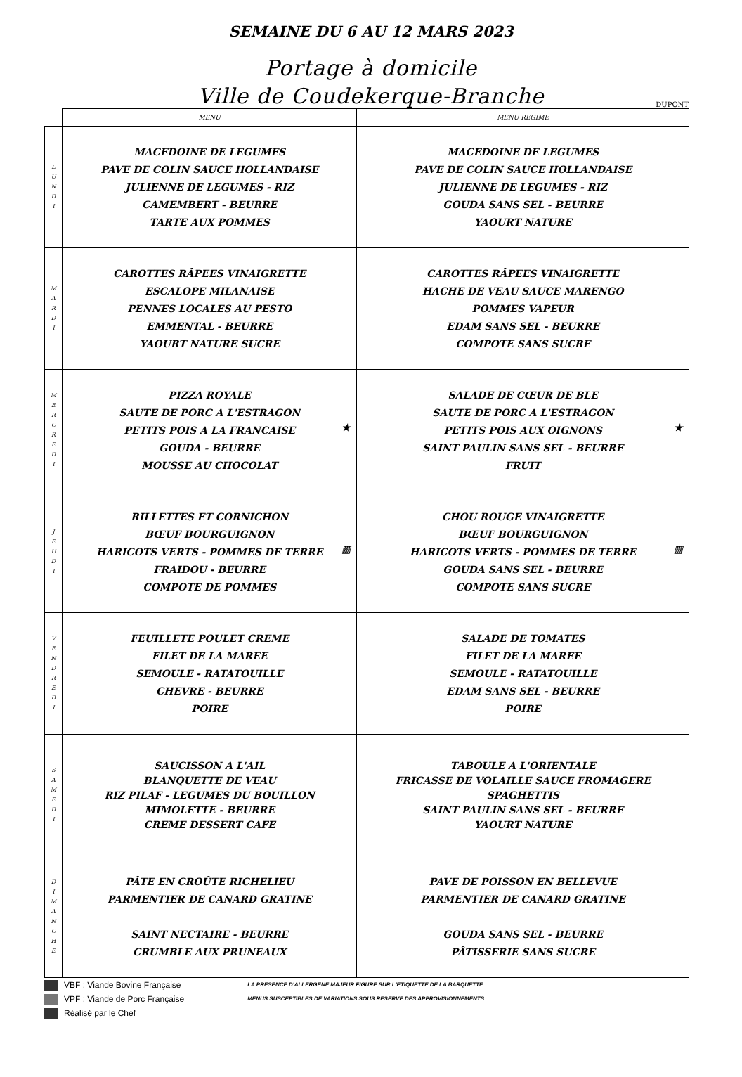SEMAINE DU 6 AU 12 MARS 2023
Portage à domicile
Ville de Coudekerque-Branche
DUPONT
| | MENU | MENU REGIME |
| --- | --- | --- |
| L U N D I | MACEDOINE DE LEGUMES PAVE DE COLIN SAUCE HOLLANDAISE JULIENNE DE LEGUMES - RIZ CAMEMBERT - BEURRE TARTE AUX POMMES | MACEDOINE DE LEGUMES PAVE DE COLIN SAUCE HOLLANDAISE JULIENNE DE LEGUMES - RIZ GOUDA SANS SEL - BEURRE YAOURT NATURE |
| M A R D I | CAROTTES RÂPEES VINAIGRETTE ESCALOPE MILANAISE PENNES LOCALES AU PESTO EMMENTAL - BEURRE YAOURT NATURE SUCRE | CAROTTES RÂPEES VINAIGRETTE HACHE DE VEAU SAUCE MARENGO POMMES VAPEUR EDAM SANS SEL - BEURRE COMPOTE SANS SUCRE |
| M E R C R E D I | PIZZA ROYALE SAUTE DE PORC A L'ESTRAGON PETITS POIS A LA FRANCAISE GOUDA - BEURRE MOUSSE AU CHOCOLAT ★ | SALADE DE CŒUR DE BLE SAUTE DE PORC A L'ESTRAGON PETITS POIS AUX OIGNONS SAINT PAULIN SANS SEL - BEURRE FRUIT ★ |
| J E U D I | RILLETTES ET CORNICHON BŒUF BOURGUIGNON HARICOTS VERTS - POMMES DE TERRE FRAIDOU - BEURRE COMPOTE DE POMMES ▩ | CHOU ROUGE VINAIGRETTE BŒUF BOURGUIGNON HARICOTS VERTS - POMMES DE TERRE GOUDA SANS SEL - BEURRE COMPOTE SANS SUCRE ▩ |
| V E N D R E D I | FEUILLETE POULET CREME FILET DE LA MAREE SEMOULE - RATATOUILLE CHEVRE - BEURRE POIRE | SALADE DE TOMATES FILET DE LA MAREE SEMOULE - RATATOUILLE EDAM SANS SEL - BEURRE POIRE |
| S A M E D I | SAUCISSON A L'AIL BLANQUETTE DE VEAU RIZ PILAF - LEGUMES DU BOUILLON MIMOLETTE - BEURRE CREME DESSERT CAFE | TABOULE A L'ORIENTALE FRICASSE DE VOLAILLE SAUCE FROMAGERE SPAGHETTIS SAINT PAULIN SANS SEL - BEURRE YAOURT NATURE |
| D I M A N C H E | PÂTE EN CROÛTE RICHELIEU PARMENTIER DE CANARD GRATINE SAINT NECTAIRE - BEURRE CRUMBLE AUX PRUNEAUX | PAVE DE POISSON EN BELLEVUE PARMENTIER DE CANARD GRATINE GOUDA SANS SEL - BEURRE PÂTISSERIE SANS SUCRE |
VBF : Viande Bovine Française
VPF : Viande de Porc Française
Réalisé par le Chef
LA PRESENCE D'ALLERGENE MAJEUR FIGURE SUR L'ETIQUETTE DE LA BARQUETTE
MENUS SUSCEPTIBLES DE VARIATIONS SOUS RESERVE DES APPROVISIONNEMENTS